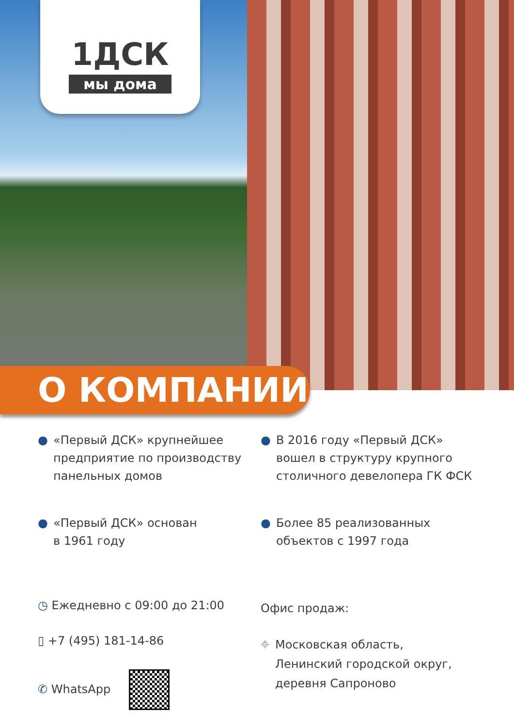1ДСК
мы дома
О КОМПАНИИ
● «Первый ДСК» крупнейшее предприятие по производству панельных домов
● «Первый ДСК» основан
в 1961 году
● В 2016 году «Первый ДСК» вошел в структуру крупного столичного девелопера ГК ФСК
● Более 85 реализованных объектов с 1997 года
◷ Ежедневно с 09:00 до 21:00
▯ +7 (495) 181-14-86
✆ WhatsApp
Офис продаж:
⌖ Московская область,
Ленинский городской округ,
деревня Сапроново